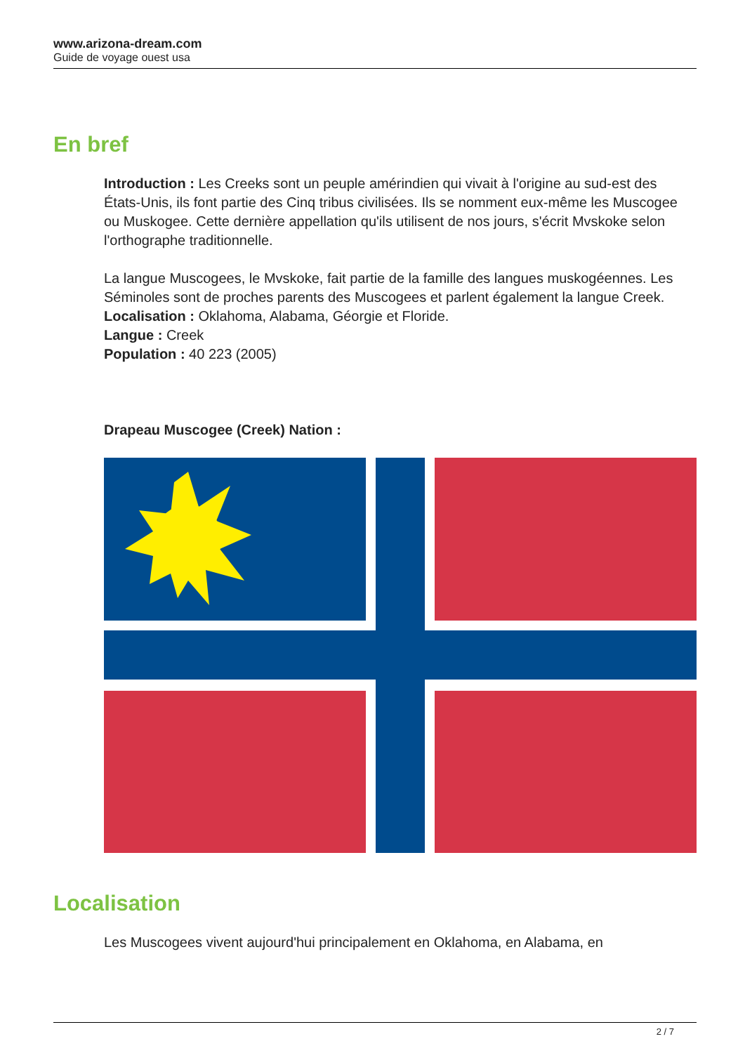www.arizona-dream.com
Guide de voyage ouest usa
En bref
Introduction : Les Creeks sont un peuple amérindien qui vivait à l'origine au sud-est des États-Unis, ils font partie des Cinq tribus civilisées. Ils se nomment eux-même les Muscogee ou Muskogee. Cette dernière appellation qu'ils utilisent de nos jours, s'écrit Mvskoke selon l'orthographe traditionnelle.
La langue Muscogees, le Mvskoke, fait partie de la famille des langues muskogéennes. Les Séminoles sont de proches parents des Muscogees et parlent également la langue Creek.
Localisation : Oklahoma, Alabama, Géorgie et Floride.
Langue : Creek
Population : 40 223 (2005)
Drapeau Muscogee (Creek) Nation :
Localisation
Les Muscogees vivent aujourd'hui principalement en Oklahoma, en Alabama, en
2 / 7